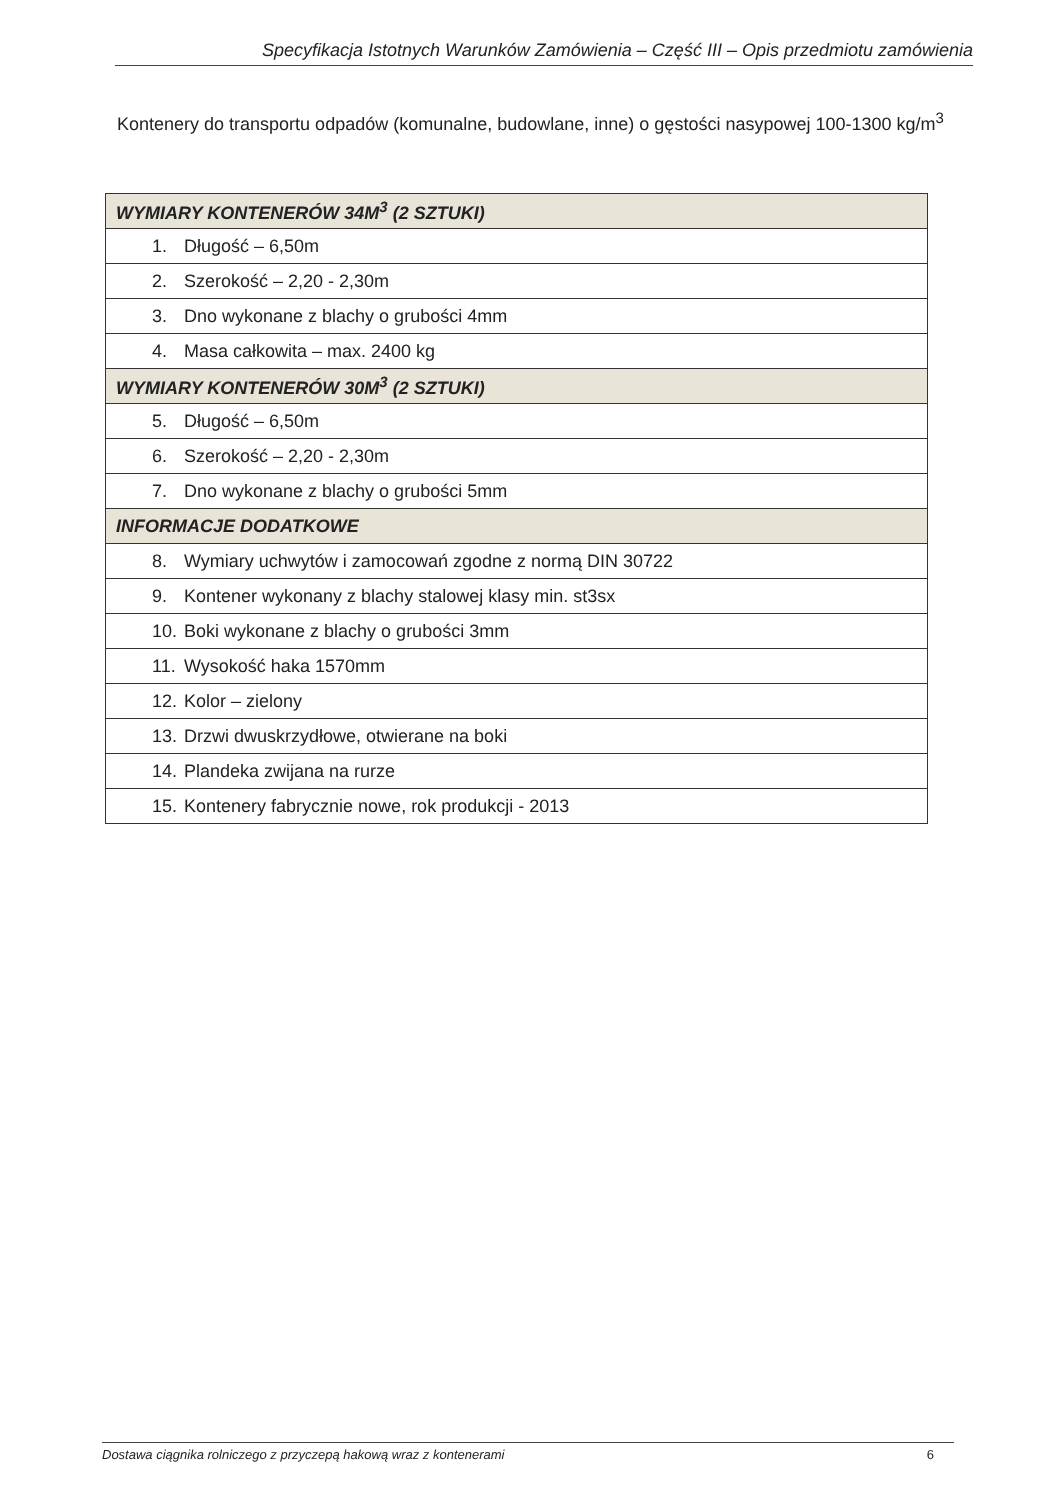Specyfikacja Istotnych Warunków Zamówienia – Część III – Opis przedmiotu zamówienia
Kontenery do transportu odpadów (komunalne, budowlane, inne) o gęstości nasypowej 100-1300 kg/m<sup>3</sup>
| WYMIARY KONTENERÓW 34M<sup>3</sup> (2 SZTUKI) |
| --- |
| 1. Długość – 6,50m |
| 2. Szerokość – 2,20 - 2,30m |
| 3. Dno wykonane z blachy o grubości 4mm |
| 4. Masa całkowita – max. 2400 kg |
| WYMIARY KONTENERÓW 30M<sup>3</sup> (2 SZTUKI) |
| 5. Długość – 6,50m |
| 6. Szerokość – 2,20 - 2,30m |
| 7. Dno wykonane z blachy o grubości 5mm |
| INFORMACJE DODATKOWE |
| 8. Wymiary uchwytów i zamocowań zgodne z normą DIN 30722 |
| 9. Kontener wykonany z blachy stalowej klasy min. st3sx |
| 10. Boki wykonane z blachy o grubości 3mm |
| 11. Wysokość haka 1570mm |
| 12. Kolor – zielony |
| 13. Drzwi dwuskrzydłowe, otwierane na boki |
| 14. Plandeka zwijana na rurze |
| 15. Kontenery fabrycznie nowe, rok produkcji - 2013 |
Dostawa ciągnika rolniczego z przyczepą hakową wraz z kontenerami 6